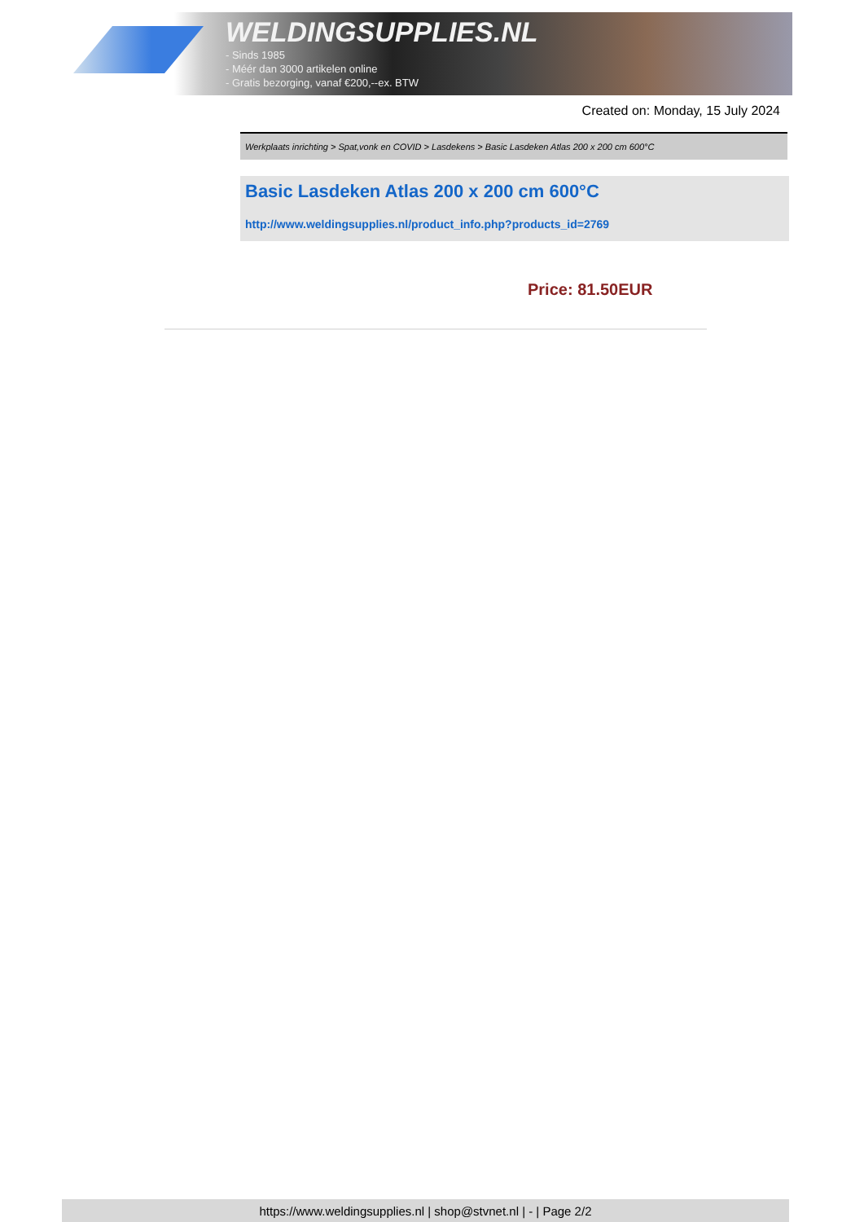WELDINGSUPPLIES.NL
- Sinds 1985
- Méér dan 3000 artikelen online
- Gratis bezorging, vanaf €200,--ex. BTW
Created on: Monday, 15 July 2024
Werkplaats inrichting > Spat,vonk en COVID > Lasdekens > Basic Lasdeken Atlas 200 x 200 cm 600°C
Basic Lasdeken Atlas 200 x 200 cm 600°C
http://www.weldingsupplies.nl/product_info.php?products_id=2769
Price: 81.50EUR
https://www.weldingsupplies.nl | shop@stvnet.nl | - | Page 2/2